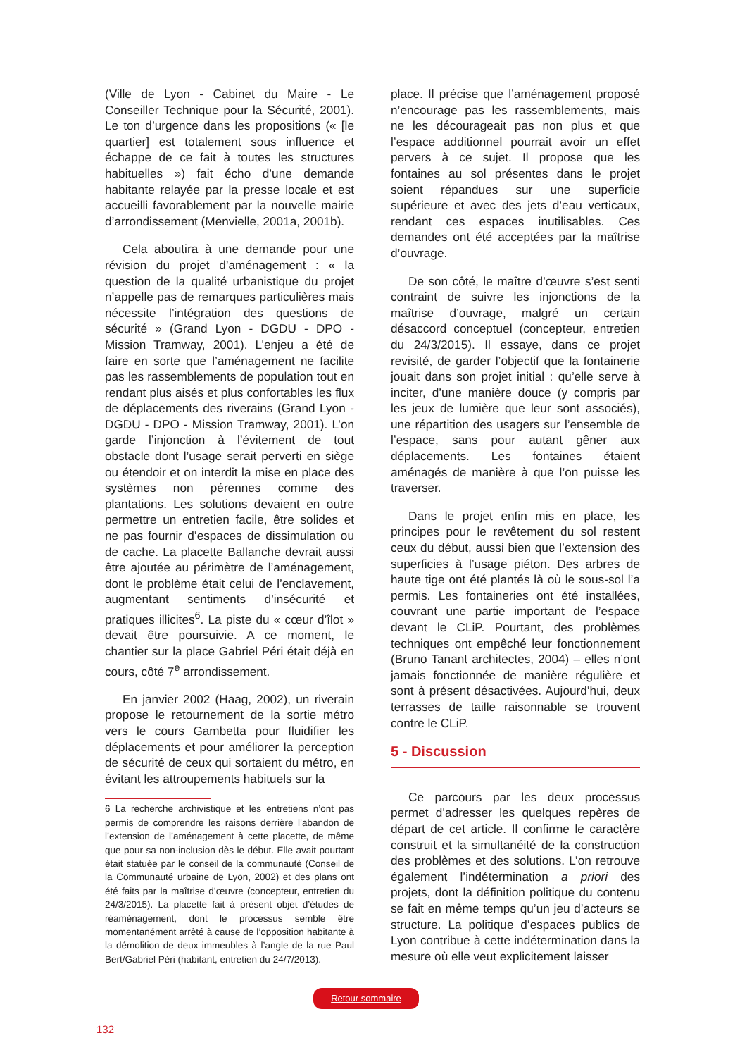(Ville de Lyon - Cabinet du Maire - Le Conseiller Technique pour la Sécurité, 2001). Le ton d’urgence dans les propositions (« [le quartier] est totalement sous influence et échappe de ce fait à toutes les structures habituelles ») fait écho d’une demande habitante relayée par la presse locale et est accueilli favorablement par la nouvelle mairie d’arrondissement (Menvielle, 2001a, 2001b).
Cela aboutira à une demande pour une révision du projet d’aménagement : « la question de la qualité urbanistique du projet n’appelle pas de remarques particulières mais nécessite l’intégration des questions de sécurité » (Grand Lyon - DGDU - DPO - Mission Tramway, 2001). L’enjeu a été de faire en sorte que l’aménagement ne facilite pas les rassemblements de population tout en rendant plus aisés et plus confortables les flux de déplacements des riverains (Grand Lyon -DGDU - DPO - Mission Tramway, 2001). L’on garde l’injonction à l’évitement de tout obstacle dont l’usage serait perverti en siège ou étendoir et on interdit la mise en place des systèmes non pérennes comme des plantations. Les solutions devaient en outre permettre un entretien facile, être solides et ne pas fournir d’espaces de dissimulation ou de cache. La placette Ballanche devrait aussi être ajoutée au périmètre de l’aménagement, dont le problème était celui de l’enclavement, augmentant sentiments d’insécurité et pratiques illicites<sup>6</sup>. La piste du « cœur d’îlot » devait être poursuivie. A ce moment, le chantier sur la place Gabriel Péri était déjà en cours, côté 7<sup>e</sup> arrondissement.
En janvier 2002 (Haag, 2002), un riverain propose le retournement de la sortie métro vers le cours Gambetta pour fluidifier les déplacements et pour améliorer la perception de sécurité de ceux qui sortaient du métro, en évitant les attroupements habituels sur la
6 La recherche archivistique et les entretiens n’ont pas permis de comprendre les raisons derrière l’abandon de l’extension de l’aménagement à cette placette, de même que pour sa non-inclusion dès le début. Elle avait pourtant était statuée par le conseil de la communauté (Conseil de la Communauté urbaine de Lyon, 2002) et des plans ont été faits par la maîtrise d’œuvre (concepteur, entretien du 24/3/2015). La placette fait à présent objet d’études de réaménagement, dont le processus semble être momentanément arrêté à cause de l’opposition habitante à la démolition de deux immeubles à l’angle de la rue Paul Bert/Gabriel Péri (habitant, entretien du 24/7/2013).
place. Il précise que l’aménagement proposé n’encourage pas les rassemblements, mais ne les décourageait pas non plus et que l’espace additionnel pourrait avoir un effet pervers à ce sujet. Il propose que les fontaines au sol présentes dans le projet soient répandues sur une superficie supérieure et avec des jets d’eau verticaux, rendant ces espaces inutilisables. Ces demandes ont été acceptées par la maîtrise d’ouvrage.
De son côté, le maître d’œuvre s’est senti contraint de suivre les injonctions de la maîtrise d’ouvrage, malgré un certain désaccord conceptuel (concepteur, entretien du 24/3/2015). Il essaye, dans ce projet revisité, de garder l’objectif que la fontainerie jouait dans son projet initial : qu’elle serve à inciter, d’une manière douce (y compris par les jeux de lumière que leur sont associés), une répartition des usagers sur l’ensemble de l’espace, sans pour autant gêner aux déplacements. Les fontaines étaient aménagés de manière à que l’on puisse les traverser.
Dans le projet enfin mis en place, les principes pour le revêtement du sol restent ceux du début, aussi bien que l’extension des superficies à l’usage piéton. Des arbres de haute tige ont été plantés là où le sous-sol l’a permis. Les fontaineries ont été installées, couvrant une partie important de l’espace devant le CLiP. Pourtant, des problèmes techniques ont empêché leur fonctionnement (Bruno Tanant architectes, 2004) – elles n’ont jamais fonctionnée de manière régulière et sont à présent désactivées. Aujourd’hui, deux terrasses de taille raisonnable se trouvent contre le CLiP.
5 - Discussion
Ce parcours par les deux processus permet d’adresser les quelques repères de départ de cet article. Il confirme le caractère construit et la simultanéité de la construction des problèmes et des solutions. L’on retrouve également l’indétermination a priori des projets, dont la définition politique du contenu se fait en même temps qu’un jeu d’acteurs se structure. La politique d’espaces publics de Lyon contribue à cette indétermination dans la mesure où elle veut explicitement laisser
Retour sommaire
132